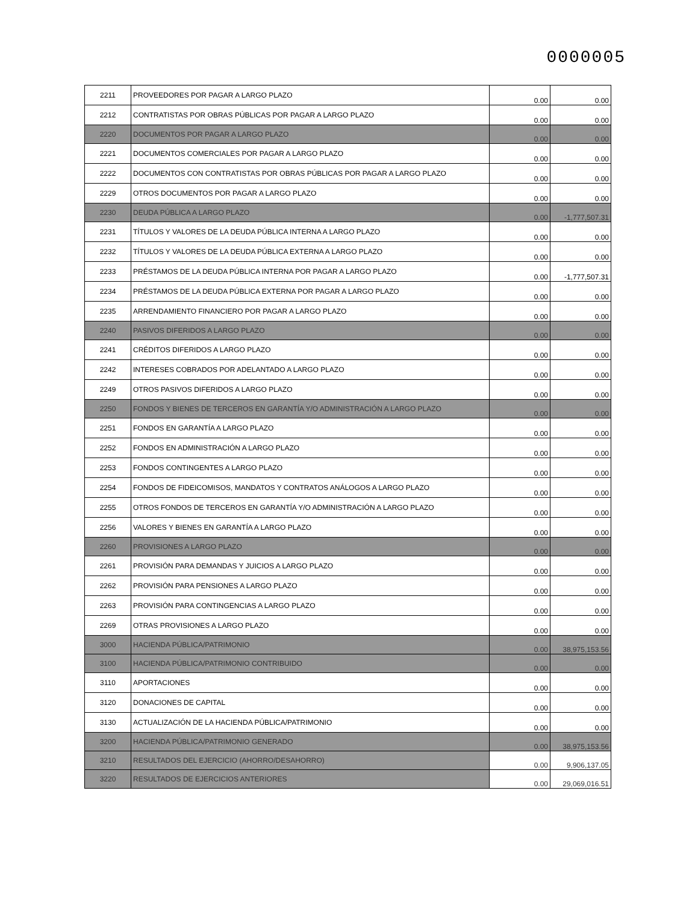0000005
| 2211 | PROVEEDORES POR PAGAR A LARGO PLAZO | 0.00 | 0.00 |
| 2212 | CONTRATISTAS POR OBRAS PÚBLICAS POR PAGAR A LARGO PLAZO | 0.00 | 0.00 |
| 2220 | DOCUMENTOS POR PAGAR A LARGO PLAZO | 0.00 | 0.00 |
| 2221 | DOCUMENTOS COMERCIALES POR PAGAR A LARGO PLAZO | 0.00 | 0.00 |
| 2222 | DOCUMENTOS CON CONTRATISTAS POR OBRAS PÚBLICAS POR PAGAR A LARGO PLAZO | 0.00 | 0.00 |
| 2229 | OTROS DOCUMENTOS POR PAGAR A LARGO PLAZO | 0.00 | 0.00 |
| 2230 | DEUDA PÚBLICA A LARGO PLAZO | 0.00 | -1,777,507.31 |
| 2231 | TÍTULOS Y VALORES DE LA DEUDA PÚBLICA INTERNA A LARGO PLAZO | 0.00 | 0.00 |
| 2232 | TÍTULOS Y VALORES DE LA DEUDA PÚBLICA EXTERNA A LARGO PLAZO | 0.00 | 0.00 |
| 2233 | PRÉSTAMOS DE LA DEUDA PÚBLICA INTERNA POR PAGAR A LARGO PLAZO | 0.00 | -1,777,507.31 |
| 2234 | PRÉSTAMOS DE LA DEUDA PÚBLICA EXTERNA POR PAGAR A LARGO PLAZO | 0.00 | 0.00 |
| 2235 | ARRENDAMIENTO FINANCIERO POR PAGAR A LARGO PLAZO | 0.00 | 0.00 |
| 2240 | PASIVOS DIFERIDOS A LARGO PLAZO | 0.00 | 0.00 |
| 2241 | CRÉDITOS DIFERIDOS A LARGO PLAZO | 0.00 | 0.00 |
| 2242 | INTERESES COBRADOS POR ADELANTADO A LARGO PLAZO | 0.00 | 0.00 |
| 2249 | OTROS PASIVOS DIFERIDOS A LARGO PLAZO | 0.00 | 0.00 |
| 2250 | FONDOS Y BIENES DE TERCEROS EN GARANTÍA Y/O ADMINISTRACIÓN A LARGO PLAZO | 0.00 | 0.00 |
| 2251 | FONDOS EN GARANTÍA A LARGO PLAZO | 0.00 | 0.00 |
| 2252 | FONDOS EN ADMINISTRACIÓN A LARGO PLAZO | 0.00 | 0.00 |
| 2253 | FONDOS CONTINGENTES A LARGO PLAZO | 0.00 | 0.00 |
| 2254 | FONDOS DE FIDEICOMISOS, MANDATOS Y CONTRATOS ANÁLOGOS A LARGO PLAZO | 0.00 | 0.00 |
| 2255 | OTROS FONDOS DE TERCEROS EN GARANTÍA Y/O ADMINISTRACIÓN A LARGO PLAZO | 0.00 | 0.00 |
| 2256 | VALORES Y BIENES EN GARANTÍA A LARGO PLAZO | 0.00 | 0.00 |
| 2260 | PROVISIONES A LARGO PLAZO | 0.00 | 0.00 |
| 2261 | PROVISIÓN PARA DEMANDAS Y JUICIOS A LARGO PLAZO | 0.00 | 0.00 |
| 2262 | PROVISIÓN PARA PENSIONES A LARGO PLAZO | 0.00 | 0.00 |
| 2263 | PROVISIÓN PARA CONTINGENCIAS A LARGO PLAZO | 0.00 | 0.00 |
| 2269 | OTRAS PROVISIONES A LARGO PLAZO | 0.00 | 0.00 |
| 3000 | HACIENDA PÚBLICA/PATRIMONIO | 0.00 | 38,975,153.56 |
| 3100 | HACIENDA PÚBLICA/PATRIMONIO CONTRIBUIDO | 0.00 | 0.00 |
| 3110 | APORTACIONES | 0.00 | 0.00 |
| 3120 | DONACIONES DE CAPITAL | 0.00 | 0.00 |
| 3130 | ACTUALIZACIÓN DE LA HACIENDA PÚBLICA/PATRIMONIO | 0.00 | 0.00 |
| 3200 | HACIENDA PÚBLICA/PATRIMONIO GENERADO | 0.00 | 38,975,153.56 |
| 3210 | RESULTADOS DEL EJERCICIO (AHORRO/DESAHORRO) | 0.00 | 9,906,137.05 |
| 3220 | RESULTADOS DE EJERCICIOS ANTERIORES | 0.00 | 29,069,016.51 |